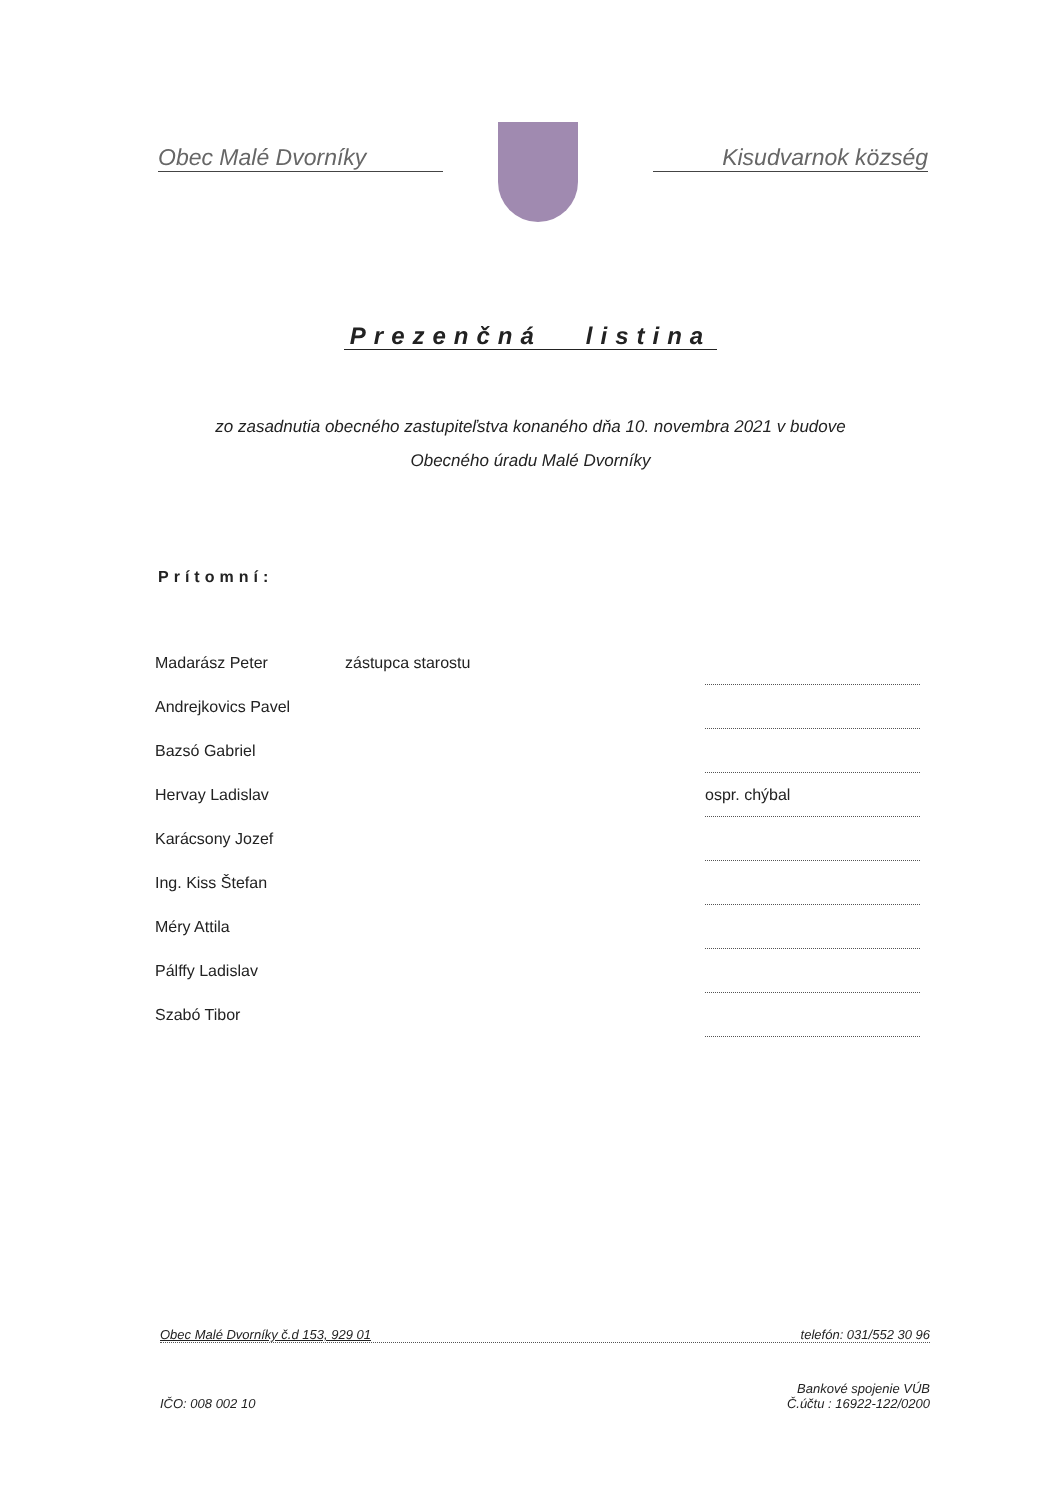Obec Malé Dvorníky Kisudvarnok község
Prezenčná listina
zo zasadnutia obecného zastupiteľstva konaného dňa 10. novembra 2021 v budove
Obecného úradu Malé Dvorníky
Prítomní:
| Madarász Peter | zástupca starostu | |
| Andrejkovics Pavel | | |
| Bazsó Gabriel | | |
| Hervay Ladislav | | ospr. chýbal |
| Karácsony Jozef | | |
| Ing. Kiss Štefan | | |
| Méry Attila | | |
| Pálffy Ladislav | | |
| Szabó Tibor | | |
Obec Malé Dvorníky č.d 153, 929 01 telefón: 031/552 30 96
IČO: 008 002 10 Bankové spojenie VÚB
Č.účtu : 16922-122/0200